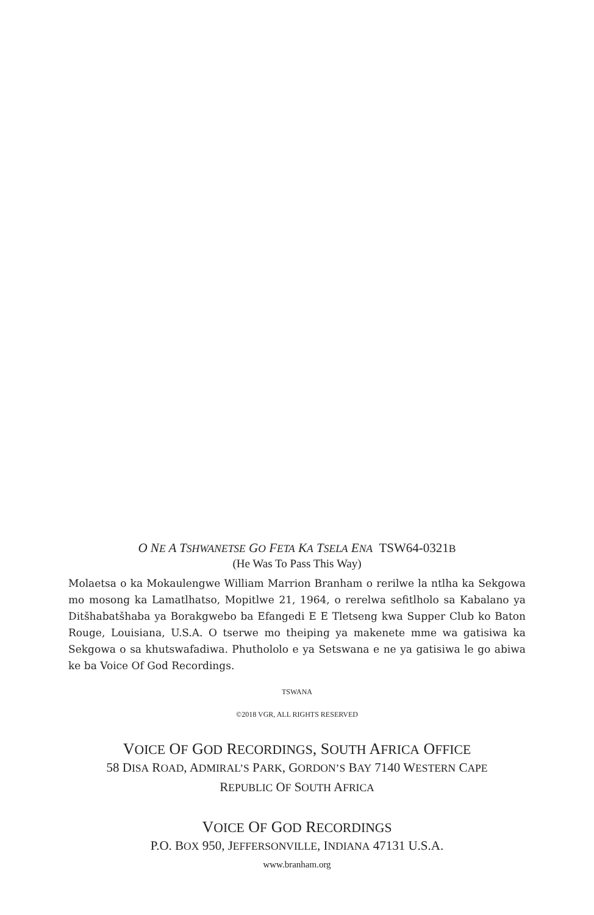O NE A TSHWANETSE GO FETA KA TSELA ENA TSW64-0321B
(He Was To Pass This Way)
Molaetsa o ka Mokaulengwe William Marrion Branham o rerilwe la ntlha ka Sekgowa mo mosong ka Lamatlhatso, Mopitlwe 21, 1964, o rerelwa sefitlholo sa Kabalano ya Ditšhabatšhaba ya Borakgwebo ba Efangedi E E Tletseng kwa Supper Club ko Baton Rouge, Louisiana, U.S.A. O tserwe mo theiping ya makenete mme wa gatisiwa ka Sekgowa o sa khutswafadiwa. Phuthololo e ya Setswana e ne ya gatisiwa le go abiwa ke ba Voice Of God Recordings.
TSWANA
©2018 VGR, ALL RIGHTS RESERVED
VOICE OF GOD RECORDINGS, SOUTH AFRICA OFFICE
58 DISA ROAD, ADMIRAL’S PARK, GORDON’S BAY 7140 WESTERN CAPE
REPUBLIC OF SOUTH AFRICA
VOICE OF GOD RECORDINGS
P.O. BOX 950, JEFFERSONVILLE, INDIANA 47131 U.S.A.
www.branham.org